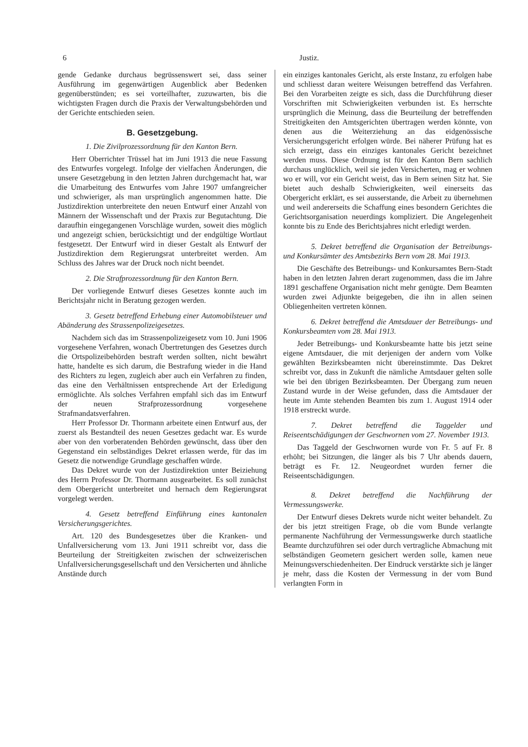6 Justiz.
gende Gedanke durchaus begrüssenswert sei, dass seiner Ausführung im gegenwärtigen Augenblick aber Bedenken gegenüberstünden; es sei vorteilhafter, zuzuwarten, bis die wichtigsten Fragen durch die Praxis der Verwaltungsbehörden und der Gerichte entschieden seien.
B. Gesetzgebung.
1. Die Zivilprozessordnung für den Kanton Bern.
Herr Oberrichter Trüssel hat im Juni 1913 die neue Fassung des Entwurfes vorgelegt. Infolge der vielfachen Änderungen, die unsere Gesetzgebung in den letzten Jahren durchgemacht hat, war die Umarbeitung des Entwurfes vom Jahre 1907 umfangreicher und schwieriger, als man ursprünglich angenommen hatte. Die Justizdirektion unterbreitete den neuen Entwurf einer Anzahl von Männern der Wissenschaft und der Praxis zur Begutachtung. Die daraufhin eingegangenen Vorschläge wurden, soweit dies möglich und angezeigt schien, berücksichtigt und der endgültige Wortlaut festgesetzt. Der Entwurf wird in dieser Gestalt als Entwurf der Justizdirektion dem Regierungsrat unterbreitet werden. Am Schluss des Jahres war der Druck noch nicht beendet.
2. Die Strafprozessordnung für den Kanton Bern.
Der vorliegende Entwurf dieses Gesetzes konnte auch im Berichtsjahr nicht in Beratung gezogen werden.
3. Gesetz betreffend Erhebung einer Automobilsteuer und Abänderung des Strassenpolizeigesetzes.
Nachdem sich das im Strassenpolizeigesetz vom 10. Juni 1906 vorgesehene Verfahren, wonach Übertretungen des Gesetzes durch die Ortspolizeibehörden bestraft werden sollten, nicht bewährt hatte, handelte es sich darum, die Bestrafung wieder in die Hand des Richters zu legen, zugleich aber auch ein Verfahren zu finden, das eine den Verhältnissen entsprechende Art der Erledigung ermöglichte. Als solches Verfahren empfahl sich das im Entwurf der neuen Strafprozessordnung vorgesehene Strafmandatsverfahren.
Herr Professor Dr. Thormann arbeitete einen Entwurf aus, der zuerst als Bestandteil des neuen Gesetzes gedacht war. Es wurde aber von den vorberatenden Behörden gewünscht, dass über den Gegenstand ein selbständiges Dekret erlassen werde, für das im Gesetz die notwendige Grundlage geschaffen würde.
Das Dekret wurde von der Justizdirektion unter Beiziehung des Herrn Professor Dr. Thormann ausgearbeitet. Es soll zunächst dem Obergericht unterbreitet und hernach dem Regierungsrat vorgelegt werden.
4. Gesetz betreffend Einführung eines kantonalen Versicherungsgerichtes.
Art. 120 des Bundesgesetzes über die Kranken- und Unfallversicherung vom 13. Juni 1911 schreibt vor, dass die Beurteilung der Streitigkeiten zwischen der schweizerischen Unfallversicherungsgesellschaft und den Versicherten und ähnliche Anstände durch
ein einziges kantonales Gericht, als erste Instanz, zu erfolgen habe und schliesst daran weitere Weisungen betreffend das Verfahren. Bei den Vorarbeiten zeigte es sich, dass die Durchführung dieser Vorschriften mit Schwierigkeiten verbunden ist. Es herrschte ursprünglich die Meinung, dass die Beurteilung der betreffenden Streitigkeiten den Amtsgerichten übertragen werden könnte, von denen aus die Weiterziehung an das eidgenössische Versicherungsgericht erfolgen würde. Bei näherer Prüfung hat es sich erzeigt, dass ein einziges kantonales Gericht bezeichnet werden muss. Diese Ordnung ist für den Kanton Bern sachlich durchaus unglücklich, weil sie jeden Versicherten, mag er wohnen wo er will, vor ein Gericht weist, das in Bern seinen Sitz hat. Sie bietet auch deshalb Schwierigkeiten, weil einerseits das Obergericht erklärt, es sei ausserstande, die Arbeit zu übernehmen und weil andererseits die Schaffung eines besondern Gerichtes die Gerichtsorganisation neuerdings kompliziert. Die Angelegenheit konnte bis zu Ende des Berichtsjahres nicht erledigt werden.
5. Dekret betreffend die Organisation der Betreibungs- und Konkursämter des Amtsbezirks Bern vom 28. Mai 1913.
Die Geschäfte des Betreibungs- und Konkursamtes Bern-Stadt haben in den letzten Jahren derart zugenommen, dass die im Jahre 1891 geschaffene Organisation nicht mehr genügte. Dem Beamten wurden zwei Adjunkte beigegeben, die ihn in allen seinen Obliegenheiten vertreten können.
6. Dekret betreffend die Amtsdauer der Betreibungs- und Konkursbeamten vom 28. Mai 1913.
Jeder Betreibungs- und Konkursbeamte hatte bis jetzt seine eigene Amtsdauer, die mit derjenigen der andern vom Volke gewählten Bezirksbeamten nicht übereinstimmte. Das Dekret schreibt vor, dass in Zukunft die nämliche Amtsdauer gelten solle wie bei den übrigen Bezirksbeamten. Der Übergang zum neuen Zustand wurde in der Weise gefunden, dass die Amtsdauer der heute im Amte stehenden Beamten bis zum 1. August 1914 oder 1918 erstreckt wurde.
7. Dekret betreffend die Taggelder und Reiseentschädigungen der Geschwornen vom 27. November 1913.
Das Taggeld der Geschwornen wurde von Fr. 5 auf Fr. 8 erhöht; bei Sitzungen, die länger als bis 7 Uhr abends dauern, beträgt es Fr. 12. Neugeordnet wurden ferner die Reiseentschädigungen.
8. Dekret betreffend die Nachführung der Vermessungswerke.
Der Entwurf dieses Dekrets wurde nicht weiter behandelt. Zu der bis jetzt streitigen Frage, ob die vom Bunde verlangte permanente Nachführung der Vermessungswerke durch staatliche Beamte durchzuführen sei oder durch vertragliche Abmachung mit selbständigen Geometern gesichert werden solle, kamen neue Meinungsverschiedenheiten. Der Eindruck verstärkte sich je länger je mehr, dass die Kosten der Vermessung in der vom Bund verlangten Form in